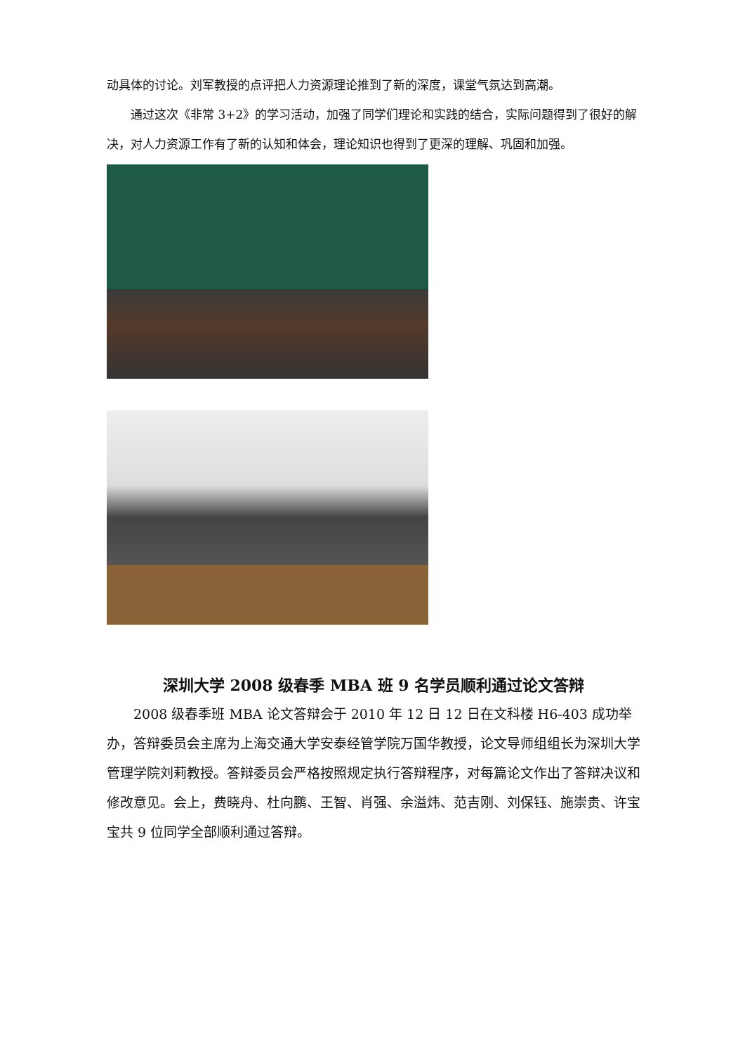动具体的讨论。刘军教授的点评把人力资源理论推到了新的深度，课堂气氛达到高潮。
通过这次《非常 3+2》的学习活动，加强了同学们理论和实践的结合，实际问题得到了很好的解决，对人力资源工作有了新的认知和体会，理论知识也得到了更深的理解、巩固和加强。
深圳大学 2008 级春季 MBA 班 9 名学员顺利通过论文答辩
2008 级春季班 MBA 论文答辩会于 2010 年 12 日 12 日在文科楼 H6-403 成功举办，答辩委员会主席为上海交通大学安泰经管学院万国华教授，论文导师组组长为深圳大学管理学院刘莉教授。答辩委员会严格按照规定执行答辩程序，对每篇论文作出了答辩决议和修改意见。会上，费晓舟、杜向鹏、王智、肖强、余溢炜、范吉刚、刘保钰、施崇贵、许宝宝共 9 位同学全部顺利通过答辩。